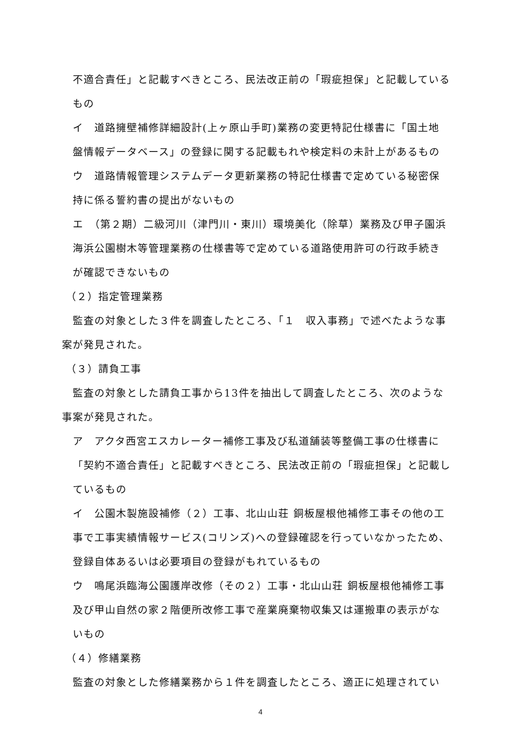不適合責任」と記載すべきところ、民法改正前の「瑕疵担保」と記載している
もの
イ　道路擁壁補修詳細設計(上ヶ原山手町)業務の変更特記仕様書に「国土地
盤情報データベース」の登録に関する記載もれや検定料の未計上があるもの
ウ　道路情報管理システムデータ更新業務の特記仕様書で定めている秘密保
持に係る誓約書の提出がないもの
エ　（第２期）二級河川（津門川・東川）環境美化（除草）業務及び甲子園浜
海浜公園樹木等管理業務の仕様書等で定めている道路使用許可の行政手続き
が確認できないもの
（２）指定管理業務
　監査の対象とした３件を調査したところ、「１　収入事務」で述べたような事
案が発見された。
（３）請負工事
　監査の対象とした請負工事から13件を抽出して調査したところ、次のような
事案が発見された。
ア　アクタ西宮エスカレーター補修工事及び私道舗装等整備工事の仕様書に
「契約不適合責任」と記載すべきところ、民法改正前の「瑕疵担保」と記載し
ているもの
イ　公園木製施設補修（２）工事、北山山荘 銅板屋根他補修工事その他の工
事で工事実績情報サービス(コリンズ)への登録確認を行っていなかったため、
登録自体あるいは必要項目の登録がもれているもの
ウ　鳴尾浜臨海公園護岸改修（その２）工事・北山山荘 銅板屋根他補修工事
及び甲山自然の家２階便所改修工事で産業廃棄物収集又は運搬車の表示がな
いもの
（４）修繕業務
　監査の対象とした修繕業務から１件を調査したところ、適正に処理されてい
4